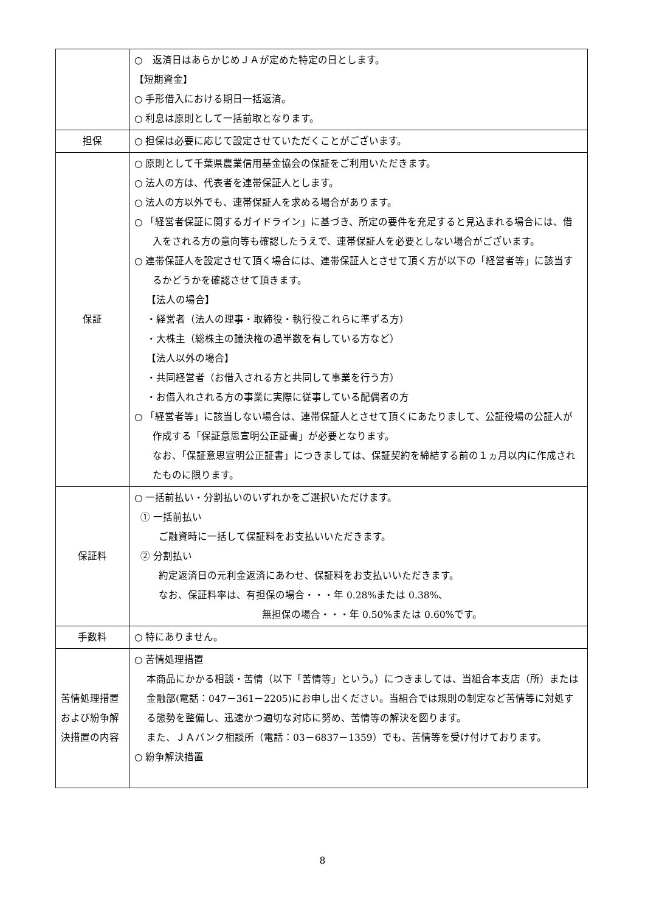| | ○ 返済日はあらかじめＪＡが定めた特定の日とします。 【短期資金】 ○ 手形借入における期日一括返済。 ○ 利息は原則として一括前取となります。 |
| 担保 | ○ 担保は必要に応じて設定させていただくことがございます。 |
| 保証 | ○ 原則として千葉県農業信用基金協会の保証をご利用いただきます。 ○ 法人の方は、代表者を連帯保証人とします。 ○ 法人の方以外でも、連帯保証人を求める場合があります。 ○ 「経営者保証に関するガイドライン」に基づき、所定の要件を充足すると見込まれる場合には、借入をされる方の意向等も確認したうえで、連帯保証人を必要としない場合がございます。 ○ 連帯保証人を設定させて頂く場合には、連帯保証人とさせて頂く方が以下の「経営者等」に該当するかどうかを確認させて頂きます。 【法人の場合】 ・経営者（法人の理事・取締役・執行役これらに準ずる方） ・大株主（総株主の議決権の過半数を有している方など） 【法人以外の場合】 ・共同経営者（お借入される方と共同して事業を行う方） ・お借入れされる方の事業に実際に従事している配偶者の方 ○ 「経営者等」に該当しない場合は、連帯保証人とさせて頂くにあたりまして、公証役場の公証人が作成する「保証意思宣明公正証書」が必要となります。 なお、「保証意思宣明公正証書」につきましては、保証契約を締結する前の１ヵ月以内に作成されたものに限ります。 |
| 保証料 | ○ 一括前払い・分割払いのいずれかをご選択いただけます。 ① 一括前払い ご融資時に一括して保証料をお支払いいただきます。 ② 分割払い 約定返済日の元利金返済にあわせ、保証料をお支払いいただきます。 なお、保証料率は、有担保の場合・・・年 0.28%または 0.38%、 無担保の場合・・・年 0.50%または 0.60%です。 |
| 手数料 | ○ 特にありません。 |
| 苦情処理措置および紛争解決措置の内容 | ○ 苦情処理措置 本商品にかかる相談・苦情（以下「苦情等」という。）につきましては、当組合本支店（所）または金融部(電話：047－361－2205)にお申し出ください。当組合では規則の制定など苦情等に対処する態勢を整備し、迅速かつ適切な対応に努め、苦情等の解決を図ります。 また、ＪＡバンク相談所（電話：03－6837－1359）でも、苦情等を受け付けております。 ○ 紛争解決措置 |
8